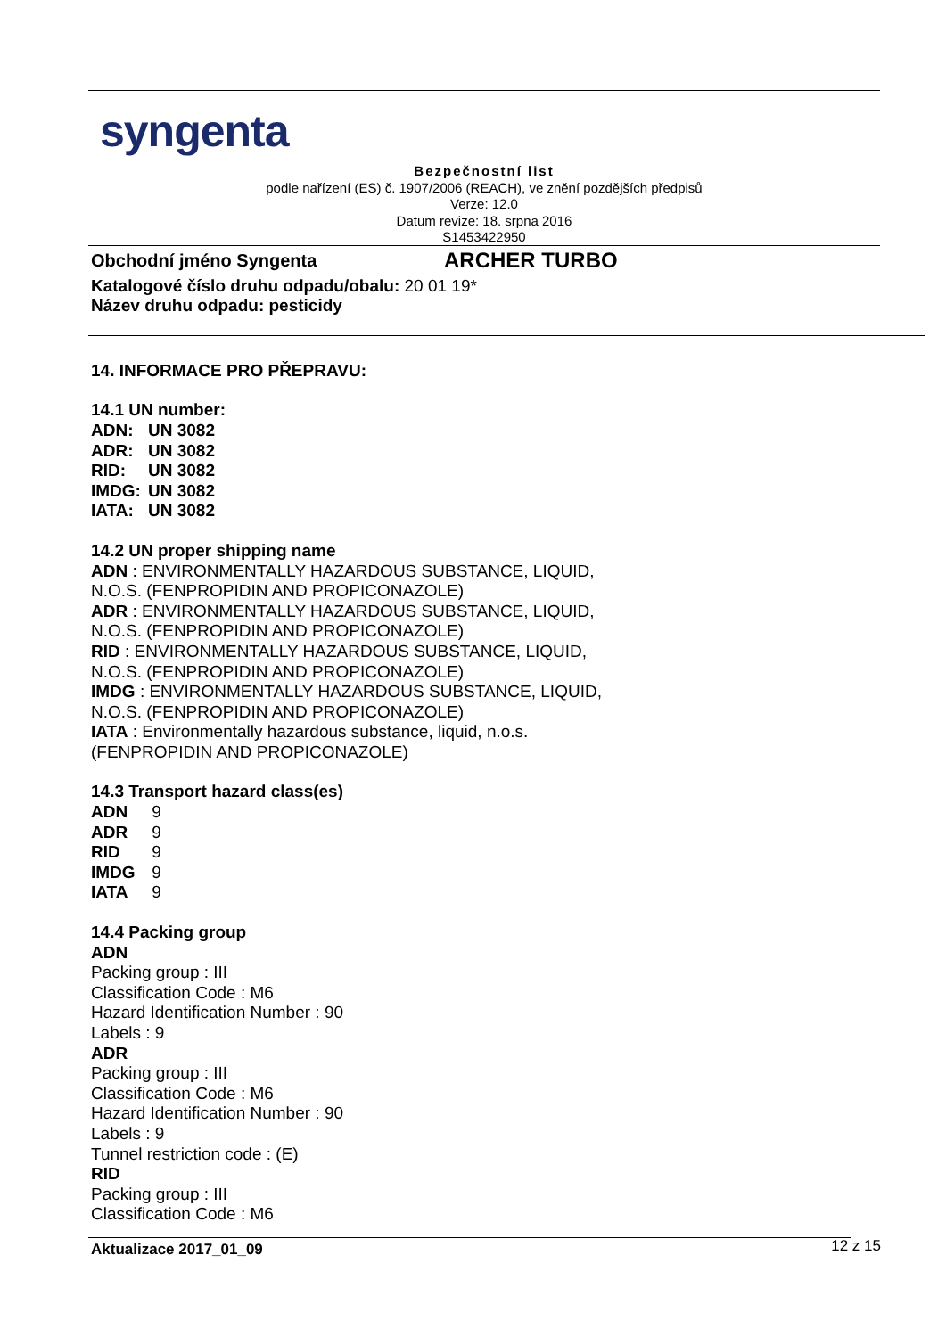syngenta
Bezpečnostní list
podle nařízení (ES) č. 1907/2006 (REACH), ve znění pozdějších předpisů
Verze: 12.0
Datum revize: 18. srpna 2016
S1453422950
Obchodní jméno Syngenta ARCHER TURBO
Katalogové číslo druhu odpadu/obalu: 20 01 19*
Název druhu odpadu: pesticidy
14. INFORMACE PRO PŘEPRAVU:
14.1 UN number:
ADN: UN 3082
ADR: UN 3082
RID: UN 3082
IMDG: UN 3082
IATA: UN 3082
14.2 UN proper shipping name
ADN : ENVIRONMENTALLY HAZARDOUS SUBSTANCE, LIQUID,
N.O.S. (FENPROPIDIN AND PROPICONAZOLE)
ADR : ENVIRONMENTALLY HAZARDOUS SUBSTANCE, LIQUID,
N.O.S. (FENPROPIDIN AND PROPICONAZOLE)
RID : ENVIRONMENTALLY HAZARDOUS SUBSTANCE, LIQUID,
N.O.S. (FENPROPIDIN AND PROPICONAZOLE)
IMDG : ENVIRONMENTALLY HAZARDOUS SUBSTANCE, LIQUID,
N.O.S. (FENPROPIDIN AND PROPICONAZOLE)
IATA : Environmentally hazardous substance, liquid, n.o.s.
(FENPROPIDIN AND PROPICONAZOLE)
14.3 Transport hazard class(es)
ADN 9
ADR 9
RID 9
IMDG 9
IATA 9
14.4 Packing group
ADN
Packing group : III
Classification Code : M6
Hazard Identification Number : 90
Labels : 9
ADR
Packing group : III
Classification Code : M6
Hazard Identification Number : 90
Labels : 9
Tunnel restriction code : (E)
RID
Packing group : III
Classification Code : M6
Aktualizace 2017_01_09 12 z 15